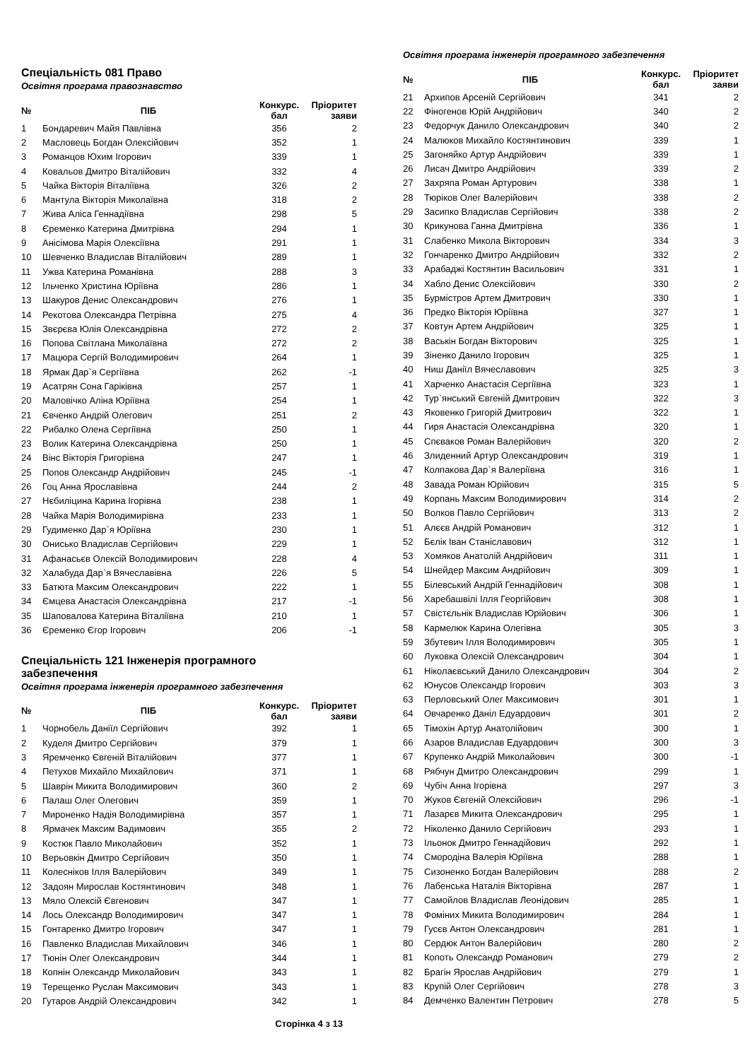Спеціальність 081 Право
Освітня програма правознавство
| № | ПІБ | Конкурс. бал | Пріоритет заяви |
| --- | --- | --- | --- |
| 1 | Бондаревич Майя Павлівна | 356 | 2 |
| 2 | Масловець Богдан Олексійович | 352 | 1 |
| 3 | Романцов Юхим Ігорович | 339 | 1 |
| 4 | Ковальов Дмитро Віталійович | 332 | 4 |
| 5 | Чайка Вікторія Віталіївна | 326 | 2 |
| 6 | Мантула Вікторія Миколаївна | 318 | 2 |
| 7 | Жива Аліса Геннадіївна | 298 | 5 |
| 8 | Єременко Катерина Дмитрівна | 294 | 1 |
| 9 | Анісімова Марія Олексіївна | 291 | 1 |
| 10 | Шевченко Владислав Віталійович | 289 | 1 |
| 11 | Ужва Катерина Романівна | 288 | 3 |
| 12 | Ільченко Христина Юріївна | 286 | 1 |
| 13 | Шакуров Денис Олександрович | 276 | 1 |
| 14 | Рекотова Олександра Петрівна | 275 | 4 |
| 15 | Звєрєва Юлія Олександрівна | 272 | 2 |
| 16 | Попова Світлана Миколаївна | 272 | 2 |
| 17 | Мацюра Сергій Володимирович | 264 | 1 |
| 18 | Ярмак Дар`я Сергіївна | 262 | -1 |
| 19 | Асатрян Сона Гаріківна | 257 | 1 |
| 20 | Маловічко Аліна Юріївна | 254 | 1 |
| 21 | Євченко Андрій Олегович | 251 | 2 |
| 22 | Рибалко Олена Сергіївна | 250 | 1 |
| 23 | Волик Катерина Олександрівна | 250 | 1 |
| 24 | Вінс Вікторія Григорівна | 247 | 1 |
| 25 | Попов Олександр Андрійович | 245 | -1 |
| 26 | Гоц Анна Ярославівна | 244 | 2 |
| 27 | Нєбиліцина Карина Ігорівна | 238 | 1 |
| 28 | Чайка Марія Володимирівна | 233 | 1 |
| 29 | Гудименко Дар`я Юріївна | 230 | 1 |
| 30 | Онисько Владислав Сергійович | 229 | 1 |
| 31 | Афанасьєв Олексій Володимирович | 228 | 4 |
| 32 | Халабуда Дар`я Вячеславівна | 226 | 5 |
| 33 | Батюта Максим Олександрович | 222 | 1 |
| 34 | Ємцева Анастасія Олександрівна | 217 | -1 |
| 35 | Шаповалова Катерина Віталіївна | 210 | 1 |
| 36 | Єременко Єгор Ігорович | 206 | -1 |
Спеціальність 121 Інженерія програмного забезпечення
Освітня програма інженерія програмного забезпечення
| № | ПІБ | Конкурс. бал | Пріоритет заяви |
| --- | --- | --- | --- |
| 1 | Чорнобель Даніїл Сергійович | 392 | 1 |
| 2 | Куделя Дмитро Сергійович | 379 | 1 |
| 3 | Яремченко Євгеній Віталійович | 377 | 1 |
| 4 | Петухов Михайло Михайлович | 371 | 1 |
| 5 | Шаврін Микита Володимирович | 360 | 2 |
| 6 | Палаш Олег Олегович | 359 | 1 |
| 7 | Мироненко Надія Володимирівна | 357 | 1 |
| 8 | Ярмачек Максим Вадимович | 355 | 2 |
| 9 | Костюк Павло Миколайович | 352 | 1 |
| 10 | Верьовкін Дмитро Сергійович | 350 | 1 |
| 11 | Колесніков Ілля Валерійович | 349 | 1 |
| 12 | Задоян Мирослав Костянтинович | 348 | 1 |
| 13 | Мяло Олексій Євгенович | 347 | 1 |
| 14 | Лось Олександр Володимирович | 347 | 1 |
| 15 | Гонтаренко Дмитро Ігорович | 347 | 1 |
| 16 | Павленко Владислав Михайлович | 346 | 1 |
| 17 | Тюнін Олег Олександрович | 344 | 1 |
| 18 | Копнін Олександр Миколайович | 343 | 1 |
| 19 | Терещенко Руслан Максимович | 343 | 1 |
| 20 | Гутаров Андрій Олександрович | 342 | 1 |
Сторінка 4 з 13
Освітня програма інженерія програмного забезпечення
| № | ПІБ | Конкурс. бал | Пріоритет заяви |
| --- | --- | --- | --- |
| 21 | Архипов Арсеній Сергійович | 341 | 2 |
| 22 | Фіногенов Юрій Андрійович | 340 | 2 |
| 23 | Федорчук Данило Олександрович | 340 | 2 |
| 24 | Малюков Михайло Костянтинович | 339 | 1 |
| 25 | Загоняйко Артур Андрійович | 339 | 1 |
| 26 | Лисач Дмитро Андрійович | 339 | 2 |
| 27 | Захряпа Роман Артурович | 338 | 1 |
| 28 | Тюріков Олег Валерійович | 338 | 2 |
| 29 | Засипко Владислав Сергійович | 338 | 2 |
| 30 | Крикунова Ганна Дмитрівна | 336 | 1 |
| 31 | Слабенко Микола Вікторович | 334 | 3 |
| 32 | Гончаренко Дмитро Андрійович | 332 | 2 |
| 33 | Арабаджі Костянтин Васильович | 331 | 1 |
| 34 | Хабло Денис Олексійович | 330 | 2 |
| 35 | Бурмістров Артем Дмитрович | 330 | 1 |
| 36 | Предко Вікторія Юріївна | 327 | 1 |
| 37 | Ковтун Артем Андрійович | 325 | 1 |
| 38 | Васькін Богдан Вікторович | 325 | 1 |
| 39 | Зіненко Данило Ігорович | 325 | 1 |
| 40 | Ниш Даніїл Вячеславович | 325 | 3 |
| 41 | Харченко Анастасія Сергіївна | 323 | 1 |
| 42 | Тур`янський Євгеній Дмитрович | 322 | 3 |
| 43 | Яковенко Григорій Дмитрович | 322 | 1 |
| 44 | Гиря Анастасія Олександрівна | 320 | 1 |
| 45 | Спєваков Роман Валерійович | 320 | 2 |
| 46 | Злиденний Артур Олександрович | 319 | 1 |
| 47 | Колпакова Дар`я Валеріївна | 316 | 1 |
| 48 | Завада Роман Юрійович | 315 | 5 |
| 49 | Корпань Максим Володимирович | 314 | 2 |
| 50 | Волков Павло Сергійович | 313 | 2 |
| 51 | Алєєв Андрій Романович | 312 | 1 |
| 52 | Бєлік Іван Станіславович | 312 | 1 |
| 53 | Хомяков Анатолій Андрійович | 311 | 1 |
| 54 | Шнейдер Максим Андрійович | 309 | 1 |
| 55 | Білевський Андрій Геннадійович | 308 | 1 |
| 56 | Харебашвілі Ілля Георгійович | 308 | 1 |
| 57 | Свістєльнік Владислав Юрійович | 306 | 1 |
| 58 | Кармелюк Карина Олегівна | 305 | 3 |
| 59 | Збутевич Ілля Володимирович | 305 | 1 |
| 60 | Луковка Олексій Олександрович | 304 | 1 |
| 61 | Ніколаєвський Данило Олександрович | 304 | 2 |
| 62 | Юнусов Олександр Ігорович | 303 | 3 |
| 63 | Перловський Олег Максимович | 301 | 1 |
| 64 | Овчаренко Даніл Едуардович | 301 | 2 |
| 65 | Тімохін Артур Анатолійович | 300 | 1 |
| 66 | Азаров Владислав Едуардович | 300 | 3 |
| 67 | Крупенко Андрій Миколайович | 300 | -1 |
| 68 | Рябчун Дмитро Олександрович | 299 | 1 |
| 69 | Чубіч Анна Ігорівна | 297 | 3 |
| 70 | Жуков Євгеній Олексійович | 296 | -1 |
| 71 | Лазарєв Микита Олександрович | 295 | 1 |
| 72 | Ніколенко Данило Сергійович | 293 | 1 |
| 73 | Ільонок Дмитро Геннадійович | 292 | 1 |
| 74 | Смородіна Валерія Юріївна | 288 | 1 |
| 75 | Сизоненко Богдан Валерійович | 288 | 2 |
| 76 | Лабенська Наталія Вікторівна | 287 | 1 |
| 77 | Самойлов Владислав Леонідович | 285 | 1 |
| 78 | Фоміних Микита Володимирович | 284 | 1 |
| 79 | Гусєв Антон Олександрович | 281 | 1 |
| 80 | Сердюк Антон Валерійович | 280 | 2 |
| 81 | Копоть Олександр Романович | 279 | 2 |
| 82 | Брагін Ярослав Андрійович | 279 | 1 |
| 83 | Крупій Олег Сергійович | 278 | 3 |
| 84 | Демченко Валентин Петрович | 278 | 5 |